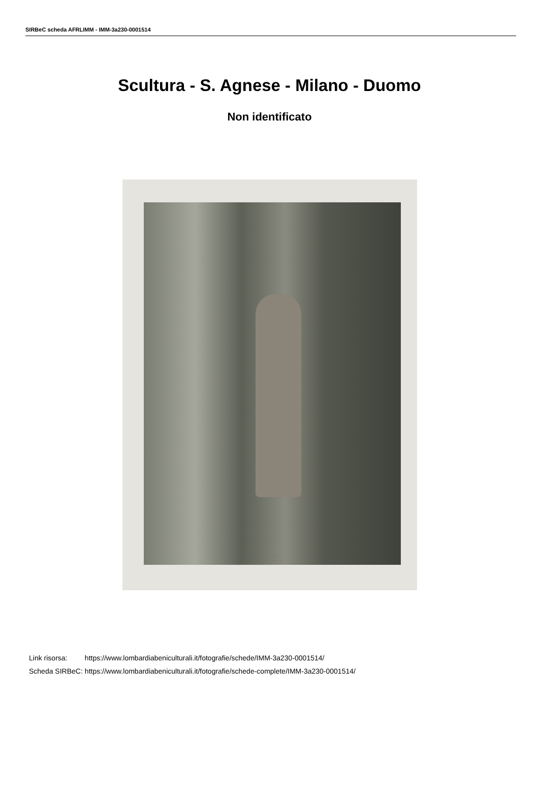SIRBeC scheda AFRLIMM - IMM-3a230-0001514
Scultura - S. Agnese - Milano - Duomo
Non identificato
| Link risorsa: | https://www.lombardiabeniculturali.it/fotografie/schede/IMM-3a230-0001514/ |
| Scheda SIRBeC: | https://www.lombardiabeniculturali.it/fotografie/schede-complete/IMM-3a230-0001514/ |